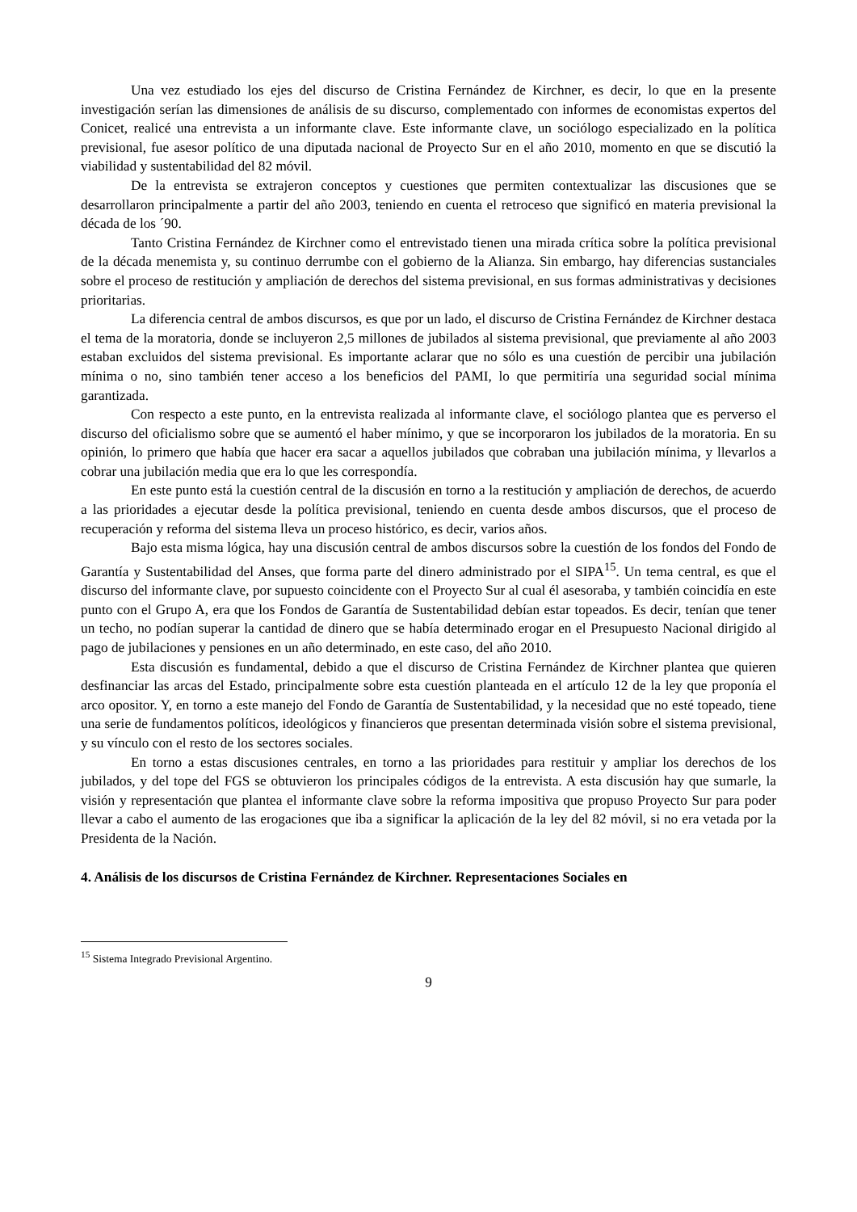Una vez estudiado los ejes del discurso de Cristina Fernández de Kirchner, es decir, lo que en la presente investigación serían las dimensiones de análisis de su discurso, complementado con informes de economistas expertos del Conicet, realicé una entrevista a un informante clave. Este informante clave, un sociólogo especializado en la política previsional, fue asesor político de una diputada nacional de Proyecto Sur en el año 2010, momento en que se discutió la viabilidad y sustentabilidad del 82 móvil.
De la entrevista se extrajeron conceptos y cuestiones que permiten contextualizar las discusiones que se desarrollaron principalmente a partir del año 2003, teniendo en cuenta el retroceso que significó en materia previsional la década de los ´90.
Tanto Cristina Fernández de Kirchner como el entrevistado tienen una mirada crítica sobre la política previsional de la década menemista y, su continuo derrumbe con el gobierno de la Alianza. Sin embargo, hay diferencias sustanciales sobre el proceso de restitución y ampliación de derechos del sistema previsional, en sus formas administrativas y decisiones prioritarias.
La diferencia central de ambos discursos, es que por un lado, el discurso de Cristina Fernández de Kirchner destaca el tema de la moratoria, donde se incluyeron 2,5 millones de jubilados al sistema previsional, que previamente al año 2003 estaban excluidos del sistema previsional. Es importante aclarar que no sólo es una cuestión de percibir una jubilación mínima o no, sino también tener acceso a los beneficios del PAMI, lo que permitiría una seguridad social mínima garantizada.
Con respecto a este punto, en la entrevista realizada al informante clave, el sociólogo plantea que es perverso el discurso del oficialismo sobre que se aumentó el haber mínimo, y que se incorporaron los jubilados de la moratoria. En su opinión, lo primero que había que hacer era sacar a aquellos jubilados que cobraban una jubilación mínima, y llevarlos a cobrar una jubilación media que era lo que les correspondía.
En este punto está la cuestión central de la discusión en torno a la restitución y ampliación de derechos, de acuerdo a las prioridades a ejecutar desde la política previsional, teniendo en cuenta desde ambos discursos, que el proceso de recuperación y reforma del sistema lleva un proceso histórico, es decir, varios años.
Bajo esta misma lógica, hay una discusión central de ambos discursos sobre la cuestión de los fondos del Fondo de Garantía y Sustentabilidad del Anses, que forma parte del dinero administrado por el SIPA<sup>15</sup>. Un tema central, es que el discurso del informante clave, por supuesto coincidente con el Proyecto Sur al cual él asesoraba, y también coincidía en este punto con el Grupo A, era que los Fondos de Garantía de Sustentabilidad debían estar topeados. Es decir, tenían que tener un techo, no podían superar la cantidad de dinero que se había determinado erogar en el Presupuesto Nacional dirigido al pago de jubilaciones y pensiones en un año determinado, en este caso, del año 2010.
Esta discusión es fundamental, debido a que el discurso de Cristina Fernández de Kirchner plantea que quieren desfinanciar las arcas del Estado, principalmente sobre esta cuestión planteada en el artículo 12 de la ley que proponía el arco opositor. Y, en torno a este manejo del Fondo de Garantía de Sustentabilidad, y la necesidad que no esté topeado, tiene una serie de fundamentos políticos, ideológicos y financieros que presentan determinada visión sobre el sistema previsional, y su vínculo con el resto de los sectores sociales.
En torno a estas discusiones centrales, en torno a las prioridades para restituir y ampliar los derechos de los jubilados, y del tope del FGS se obtuvieron los principales códigos de la entrevista. A esta discusión hay que sumarle, la visión y representación que plantea el informante clave sobre la reforma impositiva que propuso Proyecto Sur para poder llevar a cabo el aumento de las erogaciones que iba a significar la aplicación de la ley del 82 móvil, si no era vetada por la Presidenta de la Nación.
4. Análisis de los discursos de Cristina Fernández de Kirchner. Representaciones Sociales en
<sup>15</sup> Sistema Integrado Previsional Argentino.
9